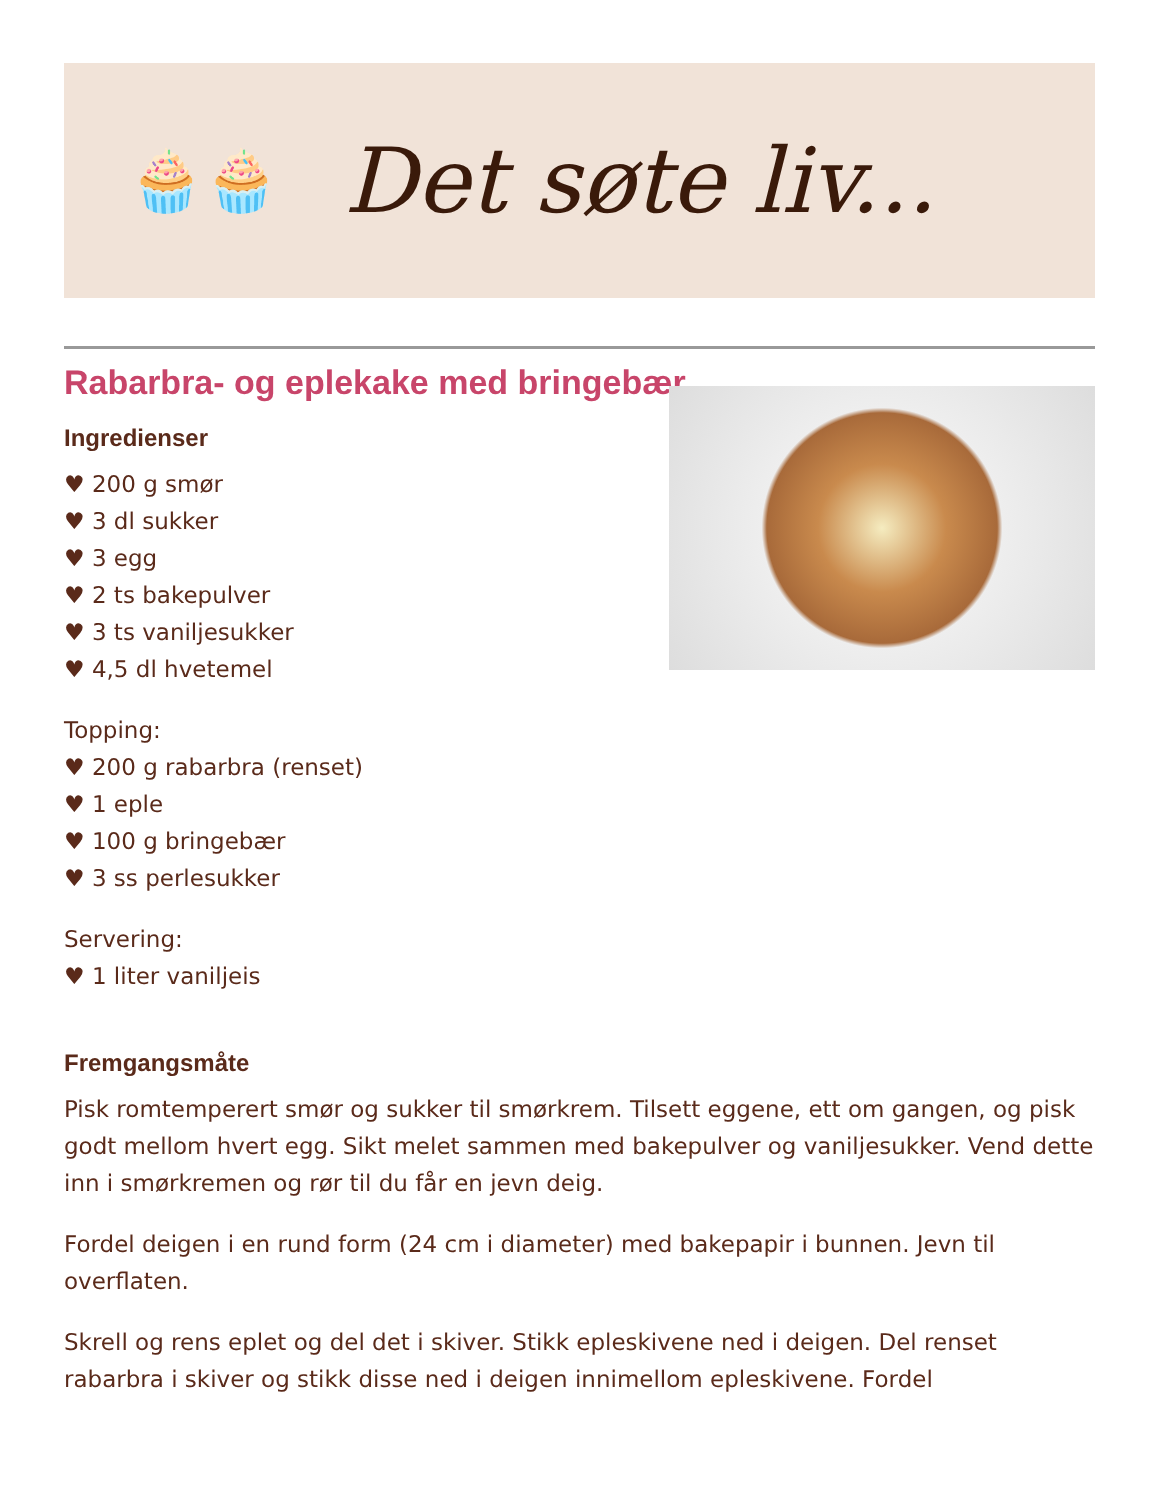🧁🧁
Det søte liv...
Rabarbra- og eplekake med bringebær
Ingredienser
♥ 200 g smør
♥ 3 dl sukker
♥ 3 egg
♥ 2 ts bakepulver
♥ 3 ts vaniljesukker
♥ 4,5 dl hvetemel
Topping:
♥ 200 g rabarbra (renset)
♥ 1 eple
♥ 100 g bringebær
♥ 3 ss perlesukker
Servering:
♥ 1 liter vaniljeis
Fremgangsmåte
Pisk romtemperert smør og sukker til smørkrem. Tilsett eggene, ett om gangen, og pisk godt mellom hvert egg. Sikt melet sammen med bakepulver og vaniljesukker. Vend dette inn i smørkremen og rør til du får en jevn deig.
Fordel deigen i en rund form (24 cm i diameter) med bakepapir i bunnen. Jevn til overflaten.
Skrell og rens eplet og del det i skiver. Stikk epleskivene ned i deigen. Del renset rabarbra i skiver og stikk disse ned i deigen innimellom epleskivene. Fordel